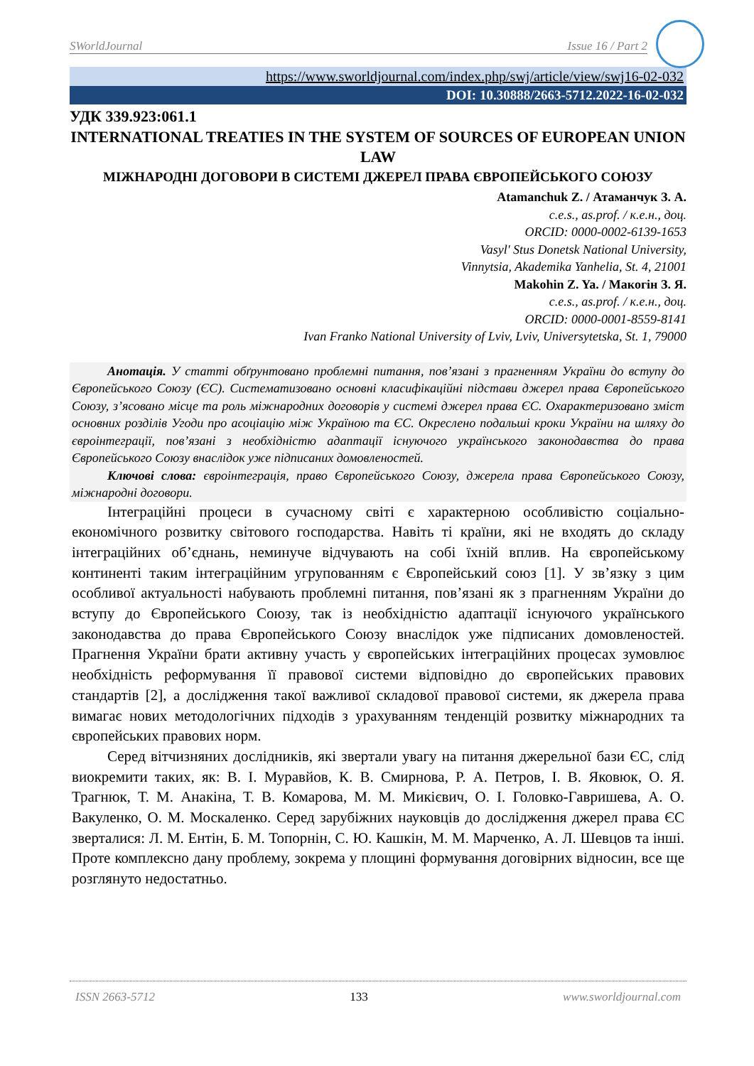SWorldJournal Issue 16 / Part 2
https://www.sworldjournal.com/index.php/swj/article/view/swj16-02-032
DOI: 10.30888/2663-5712.2022-16-02-032
УДК 339.923:061.1
INTERNATIONAL TREATIES IN THE SYSTEM OF SOURCES OF EUROPEAN UNION LAW
МІЖНАРОДНІ ДОГОВОРИ В СИСТЕМІ ДЖЕРЕЛ ПРАВА ЄВРОПЕЙСЬКОГО СОЮЗУ
Atamanchuk Z. / Атаманчук З. А.
c.e.s., as.prof. / к.е.н., доц.
ORCID: 0000-0002-6139-1653
Vasyl' Stus Donetsk National University,
Vinnytsia, Akademika Yanhelia, St. 4, 21001
Makohin Z. Ya. / Макогін З. Я.
c.e.s., as.prof. / к.е.н., доц.
ORCID: 0000-0001-8559-8141
Ivan Franko National University of Lviv, Lviv, Universytetska, St. 1, 79000
Анотація. У статті обґрунтовано проблемні питання, пов’язані з прагненням України до вступу до Європейського Союзу (ЄС). Систематизовано основні класифікаційні підстави джерел права Європейського Союзу, з’ясовано місце та роль міжнародних договорів у системі джерел права ЄС. Охарактеризовано зміст основних розділів Угоди про асоціацію між Україною та ЄС. Окреслено подальші кроки України на шляху до євроінтеграції, пов’язані з необхідністю адаптації існуючого українського законодавства до права Європейського Союзу внаслідок уже підписаних домовленостей.
Ключові слова: євроінтеграція, право Європейського Союзу, джерела права Європейського Союзу, міжнародні договори.
Інтеграційні процеси в сучасному світі є характерною особливістю соціально-економічного розвитку світового господарства. Навіть ті країни, які не входять до складу інтеграційних об’єднань, неминуче відчувають на собі їхній вплив. На європейському континенті таким інтеграційним угрупованням є Європейський союз [1]. У зв’язку з цим особливої актуальності набувають проблемні питання, пов’язані як з прагненням України до вступу до Європейського Союзу, так із необхідністю адаптації існуючого українського законодавства до права Європейського Союзу внаслідок уже підписаних домовленостей. Прагнення України брати активну участь у європейських інтеграційних процесах зумовлює необхідність реформування її правової системи відповідно до європейських правових стандартів [2], а дослідження такої важливої складової правової системи, як джерела права вимагає нових методологічних підходів з урахуванням тенденцій розвитку міжнародних та європейських правових норм.
Серед вітчизняних дослідників, які звертали увагу на питання джерельної бази ЄС, слід виокремити таких, як: В. І. Муравйов, К. В. Смирнова, Р. А. Петров, І. В. Яковюк, О. Я. Трагнюк, Т. М. Анакіна, Т. В. Комарова, М. М. Микієвич, О. І. Головко-Гавришева, А. О. Вакуленко, О. М. Москаленко. Серед зарубіжних науковців до дослідження джерел права ЄС зверталися: Л. М. Ентін, Б. М. Топорнін, С. Ю. Кашкін, М. М. Марченко, А. Л. Шевцов та інші. Проте комплексно дану проблему, зокрема у площині формування договірних відносин, все ще розглянуто недостатньо.
ISSN 2663-5712 133 www.sworldjournal.com